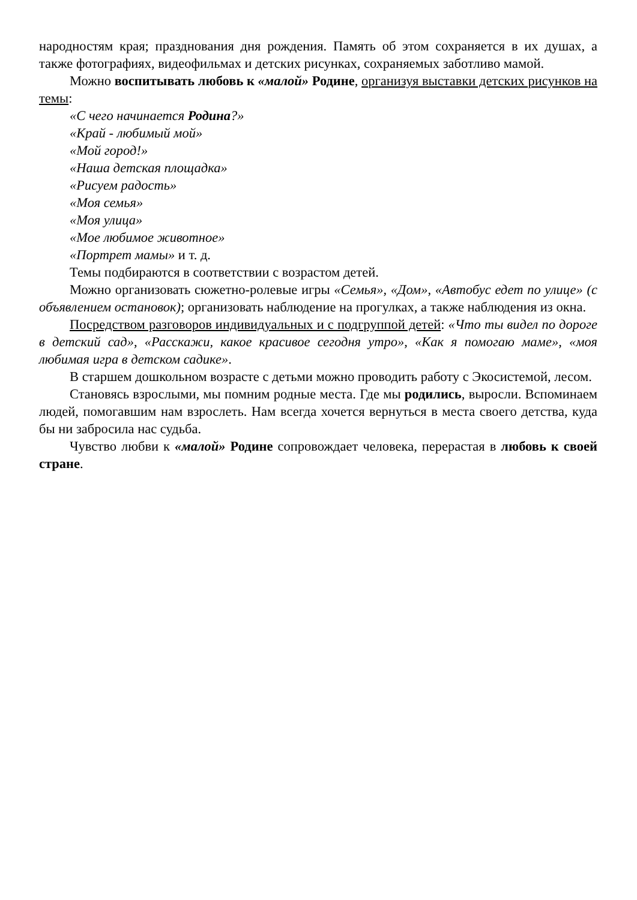народностям края; празднования дня рождения. Память об этом сохраняется в их душах, а также фотографиях, видеофильмах и детских рисунках, сохраняемых заботливо мамой.
Можно воспитывать любовь к «малой» Родине, организуя выставки детских рисунков на темы:
«С чего начинается Родина?»
«Край - любимый мой»
«Мой город!»
«Наша детская площадка»
«Рисуем радость»
«Моя семья»
«Моя улица»
«Мое любимое животное»
«Портрет мамы» и т. д.
Темы подбираются в соответствии с возрастом детей.
Можно организовать сюжетно-ролевые игры «Семья», «Дом», «Автобус едет по улице» (с объявлением остановок); организовать наблюдение на прогулках, а также наблюдения из окна.
Посредством разговоров индивидуальных и с подгруппой детей: «Что ты видел по дороге в детский сад», «Расскажи, какое красивое сегодня утро», «Как я помогаю маме», «моя любимая игра в детском садике».
В старшем дошкольном возрасте с детьми можно проводить работу с Экосистемой, лесом.
Становясь взрослыми, мы помним родные места. Где мы родились, выросли. Вспоминаем людей, помогавшим нам взрослеть. Нам всегда хочется вернуться в места своего детства, куда бы ни забросила нас судьба.
Чувство любви к «малой» Родине сопровождает человека, перерастая в любовь к своей стране.